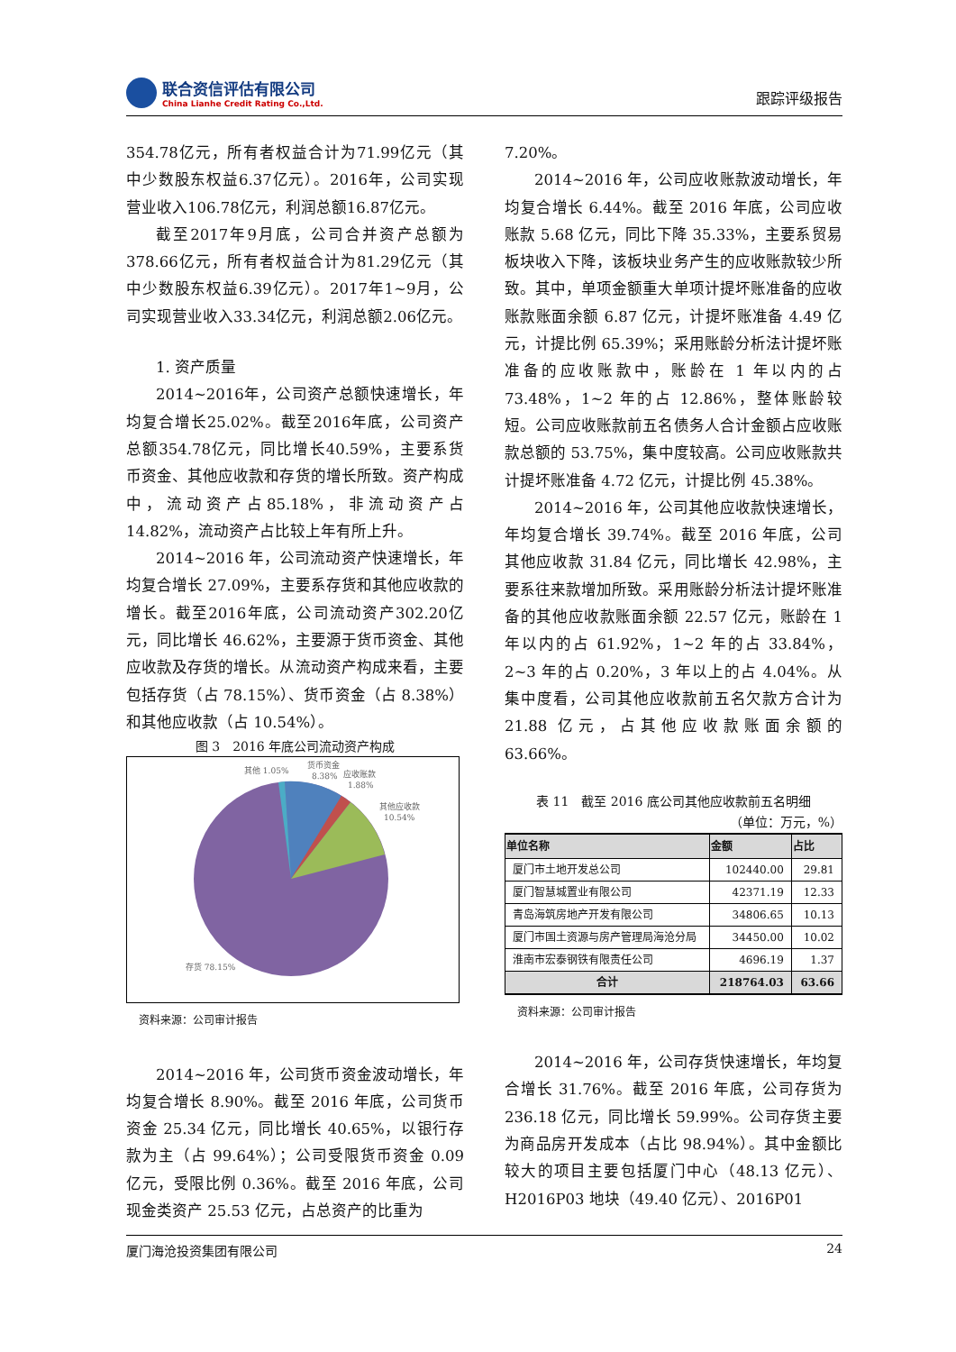联合资信评估有限公司
China Lianhe Credit Rating Co.,Ltd.
跟踪评级报告
354.78亿元，所有者权益合计为71.99亿元（其中少数股东权益6.37亿元）。2016年，公司实现营业收入106.78亿元，利润总额16.87亿元。
截至2017年9月底，公司合并资产总额为378.66亿元，所有者权益合计为81.29亿元（其中少数股东权益6.39亿元）。2017年1~9月，公司实现营业收入33.34亿元，利润总额2.06亿元。
1. 资产质量
2014~2016年，公司资产总额快速增长，年均复合增长25.02%。截至2016年底，公司资产总额354.78亿元，同比增长40.59%，主要系货币资金、其他应收款和存货的增长所致。资产构成中，流动资产占85.18%，非流动资产占14.82%，流动资产占比较上年有所上升。
2014~2016 年，公司流动资产快速增长，年均复合增长 27.09%，主要系存货和其他应收款的增长。截至2016年底，公司流动资产302.20亿元，同比增长 46.62%，主要源于货币资金、其他应收款及存货的增长。从流动资产构成来看，主要包括存货（占 78.15%）、货币资金（占 8.38%）和其他应收款（占 10.54%）。
图 3　2016 年底公司流动资产构成
其他 1.05%
货币资金
8.38%
应收账款
1.88%
其他应收款
10.54%
存货 78.15%
资料来源：公司审计报告
2014~2016 年，公司货币资金波动增长，年均复合增长 8.90%。截至 2016 年底，公司货币资金 25.34 亿元，同比增长 40.65%，以银行存款为主（占 99.64%）；公司受限货币资金 0.09 亿元，受限比例 0.36%。截至 2016 年底，公司现金类资产 25.53 亿元，占总资产的比重为
7.20%。
2014~2016 年，公司应收账款波动增长，年均复合增长 6.44%。截至 2016 年底，公司应收账款 5.68 亿元，同比下降 35.33%，主要系贸易板块收入下降，该板块业务产生的应收账款较少所致。其中，单项金额重大单项计提坏账准备的应收账款账面余额 6.87 亿元，计提坏账准备 4.49 亿元，计提比例 65.39%；采用账龄分析法计提坏账准备的应收账款中，账龄在 1 年以内的占 73.48%，1~2 年的占 12.86%，整体账龄较短。公司应收账款前五名债务人合计金额占应收账款总额的 53.75%，集中度较高。公司应收账款共计提坏账准备 4.72 亿元，计提比例 45.38%。
2014~2016 年，公司其他应收款快速增长，年均复合增长 39.74%。截至 2016 年底，公司其他应收款 31.84 亿元，同比增长 42.98%，主要系往来款增加所致。采用账龄分析法计提坏账准备的其他应收款账面余额 22.57 亿元，账龄在 1 年以内的占 61.92%，1~2 年的占 33.84%，2~3 年的占 0.20%，3 年以上的占 4.04%。从集中度看，公司其他应收款前五名欠款方合计为 21.88 亿元，占其他应收款账面余额的 63.66%。
表 11　截至 2016 底公司其他应收款前五名明细
（单位：万元，%）
| 单位名称 | 金额 | 占比 |
| --- | --- | --- |
| 厦门市土地开发总公司 | 102440.00 | 29.81 |
| 厦门智慧城置业有限公司 | 42371.19 | 12.33 |
| 青岛海筑房地产开发有限公司 | 34806.65 | 10.13 |
| 厦门市国土资源与房产管理局海沧分局 | 34450.00 | 10.02 |
| 淮南市宏泰钢铁有限责任公司 | 4696.19 | 1.37 |
| 合计 | 218764.03 | 63.66 |
资料来源：公司审计报告
2014~2016 年，公司存货快速增长，年均复合增长 31.76%。截至 2016 年底，公司存货为 236.18 亿元，同比增长 59.99%。公司存货主要为商品房开发成本（占比 98.94%）。其中金额比较大的项目主要包括厦门中心（48.13 亿元）、H2016P03 地块（49.40 亿元）、2016P01
厦门海沧投资集团有限公司 24